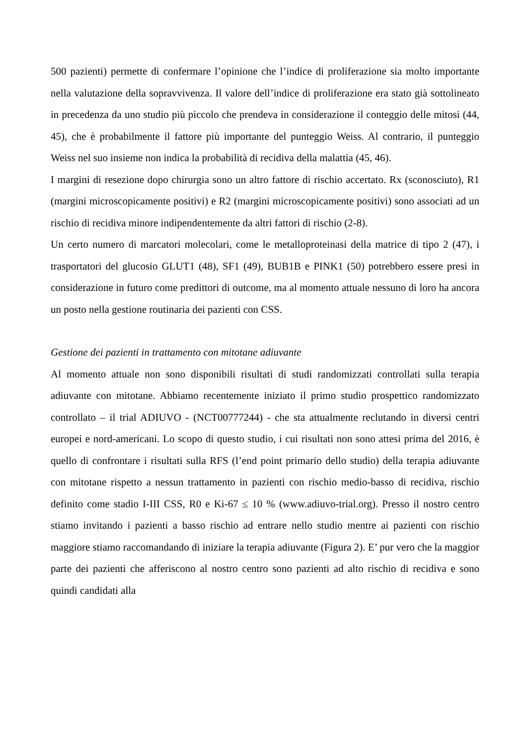500 pazienti) permette di confermare l’opinione che l’indice di proliferazione sia molto importante nella valutazione della sopravvivenza. Il valore dell’indice di proliferazione era stato già sottolineato in precedenza da uno studio più piccolo che prendeva in considerazione il conteggio delle mitosi (44, 45), che è probabilmente il fattore più importante del punteggio Weiss. Al contrario, il punteggio Weiss nel suo insieme non indica la probabilità di recidiva della malattia (45, 46).
I margini di resezione dopo chirurgia sono un altro fattore di rischio accertato. Rx (sconosciuto), R1 (margini microscopicamente positivi) e R2 (margini microscopicamente positivi) sono associati ad un rischio di recidiva minore indipendentemente da altri fattori di rischio (2-8).
Un certo numero di marcatori molecolari, come le metalloproteinasi della matrice di tipo 2 (47), i trasportatori del glucosio GLUT1 (48), SF1 (49), BUB1B e PINK1 (50) potrebbero essere presi in considerazione in futuro come predittori di outcome, ma al momento attuale nessuno di loro ha ancora un posto nella gestione routinaria dei pazienti con CSS.
Gestione dei pazienti in trattamento con mitotane adiuvante
Al momento attuale non sono disponibili risultati di studi randomizzati controllati sulla terapia adiuvante con mitotane. Abbiamo recentemente iniziato il primo studio prospettico randomizzato controllato – il trial ADIUVO - (NCT00777244) - che sta attualmente reclutando in diversi centri europei e nord-americani. Lo scopo di questo studio, i cui risultati non sono attesi prima del 2016, è quello di confrontare i risultati sulla RFS (l’end point primario dello studio) della terapia adiuvante con mitotane rispetto a nessun trattamento in pazienti con rischio medio-basso di recidiva, rischio definito come stadio I-III CSS, R0 e Ki-67 ≤ 10 % (www.adiuvo-trial.org). Presso il nostro centro stiamo invitando i pazienti a basso rischio ad entrare nello studio mentre ai pazienti con rischio maggiore stiamo raccomandando di iniziare la terapia adiuvante (Figura 2). E’ pur vero che la maggior parte dei pazienti che afferiscono al nostro centro sono pazienti ad alto rischio di recidiva e sono quindi candidati alla